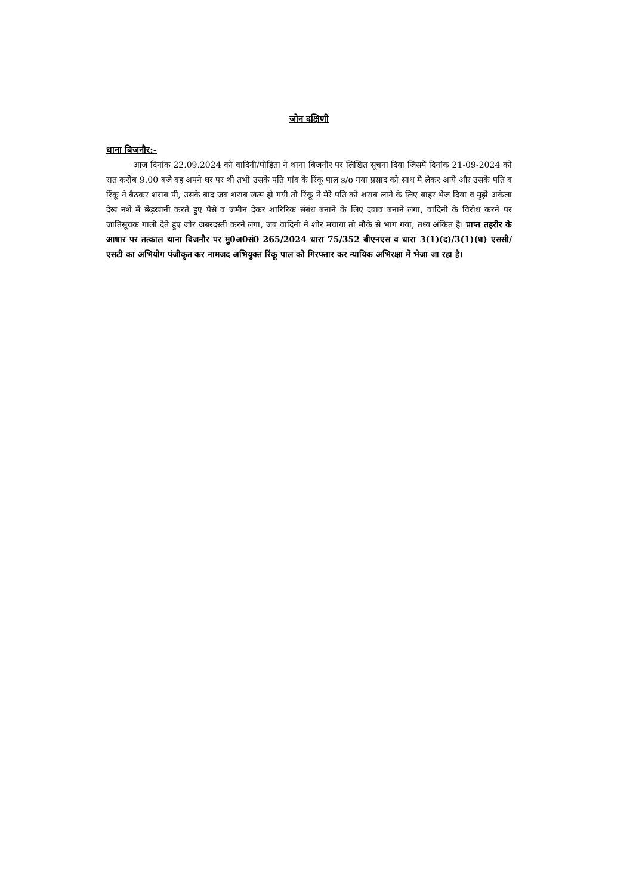जोन दक्षिणी
थाना बिजनौर:-
आज दिनांक 22.09.2024 को वादिनी/पीड़िता ने थाना बिजनौर पर लिखित सूचना दिया जिसमें दिनांक 21-09-2024 को रात करीब 9.00 बजे वह अपने घर पर थी तभी उसके पति गांव के रिंकू पाल s/o गया प्रसाद को साथ मे लेकर आये औऱ उसके पति व रिंकू ने बैठकर शराब पी, उसके बाद जब शराब खत्म हो गयी तो रिंकू ने मेरे पति को शराब लाने के लिए बाहर भेज दिया व मुझे अकेला देख नशे में छेड़खानी करते हुए पैसे व जमीन देकर शारिरिक संबंध बनाने के लिए दबाव बनाने लगा, वादिनी के विरोध करने पर जातिसूचक गाली देते हुए जोर जबरदस्ती करने लगा, जब वादिनी ने शोर मचाया तो मौके से भाग गया, तथ्य अंकित है। प्राप्त तहरीर के आधार पर तत्काल थाना बिजनौर पर मु0अ0सं0 265/2024 धारा 75/352 बीएनएस व धारा 3(1)(द)/3(1)(ध) एससी/एसटी का अभियोग पंजीकृत कर नामजद अभियुक्त रिंकू पाल को गिरफ्तार कर न्यायिक अभिरक्षा में भेजा जा रहा है।